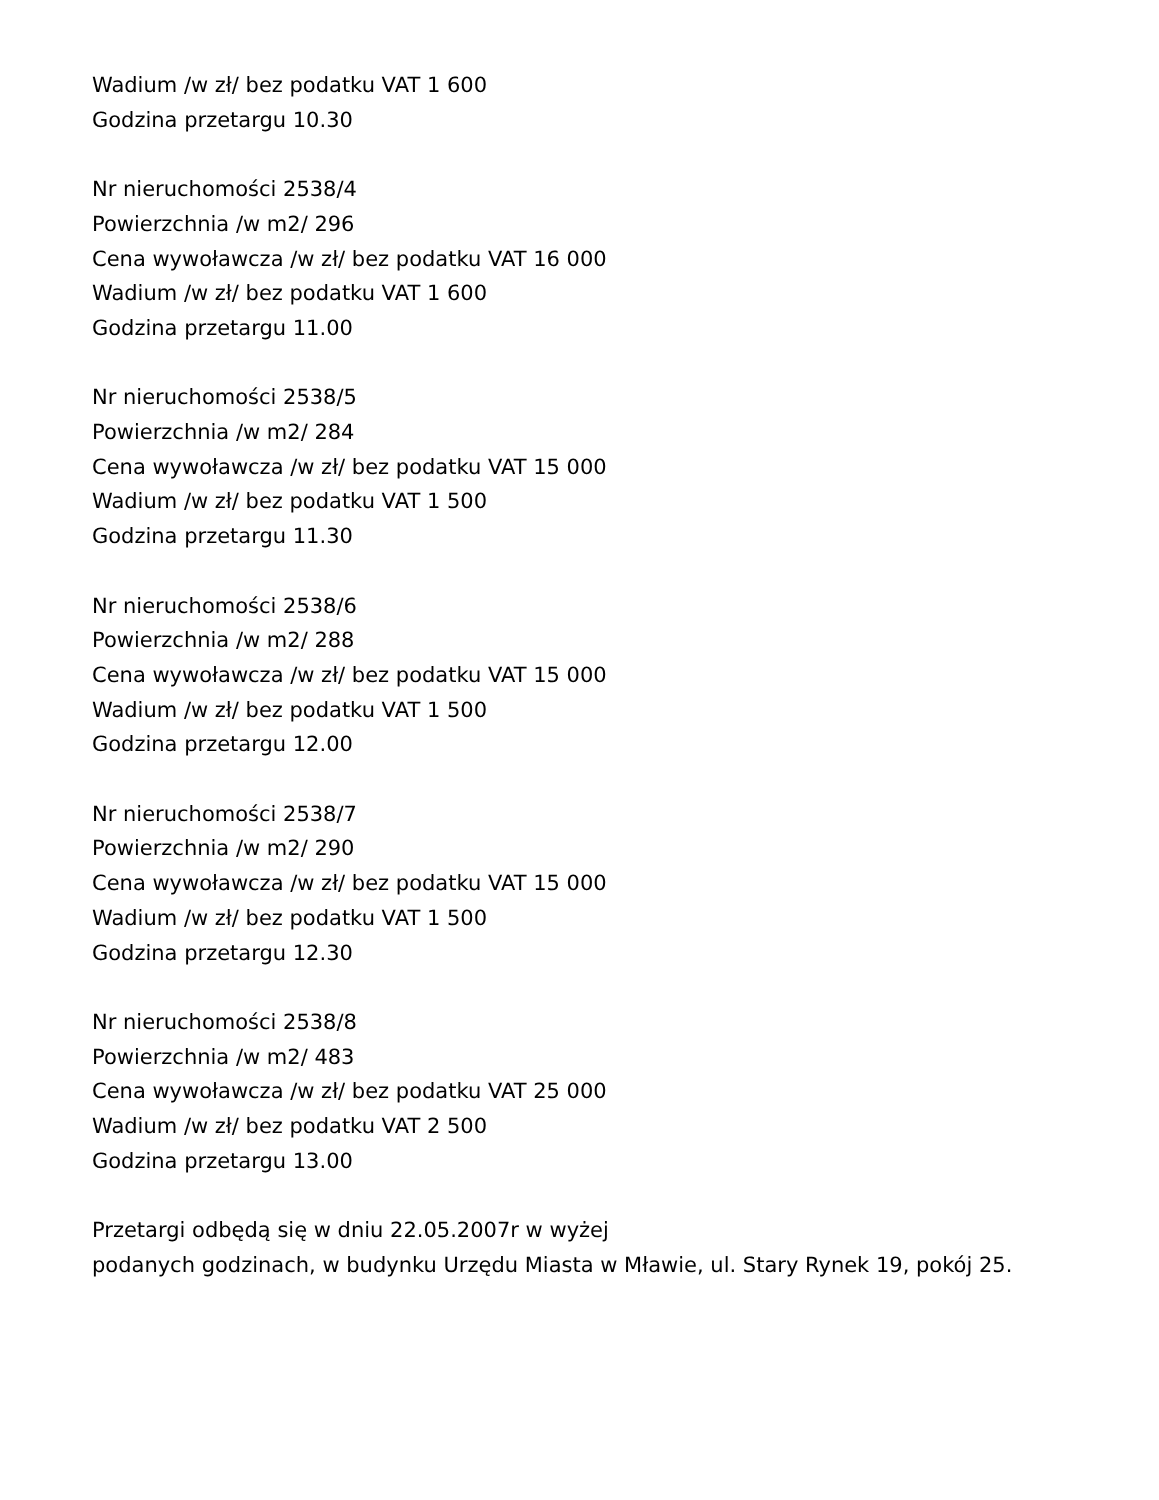Wadium /w zł/ bez podatku VAT 1 600
Godzina przetargu 10.30
Nr nieruchomości 2538/4
Powierzchnia /w m2/ 296
Cena wywoławcza /w zł/ bez podatku VAT 16 000
Wadium /w zł/ bez podatku VAT 1 600
Godzina przetargu 11.00
Nr nieruchomości 2538/5
Powierzchnia /w m2/ 284
Cena wywoławcza /w zł/ bez podatku VAT 15 000
Wadium /w zł/ bez podatku VAT 1 500
Godzina przetargu 11.30
Nr nieruchomości 2538/6
Powierzchnia /w m2/ 288
Cena wywoławcza /w zł/ bez podatku VAT 15 000
Wadium /w zł/ bez podatku VAT 1 500
Godzina przetargu 12.00
Nr nieruchomości 2538/7
Powierzchnia /w m2/ 290
Cena wywoławcza /w zł/ bez podatku VAT 15 000
Wadium /w zł/ bez podatku VAT 1 500
Godzina przetargu 12.30
Nr nieruchomości 2538/8
Powierzchnia /w m2/ 483
Cena wywoławcza /w zł/ bez podatku VAT 25 000
Wadium /w zł/ bez podatku VAT 2 500
Godzina przetargu 13.00
Przetargi odbędą się w dniu 22.05.2007r w wyżej
podanych godzinach, w budynku Urzędu Miasta w Mławie, ul. Stary Rynek 19, pokój 25.